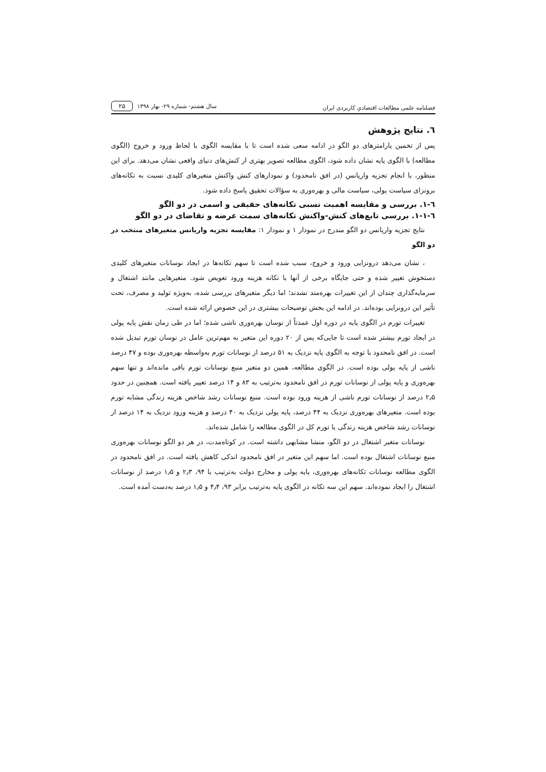فصلنامه علمی مطالعات اقتصادیِ کاربردی ایران سال هشتم- شماره ۲۹- بهار ۱۳۹۸ ۲۵
٦. نتایج پژوهش
پس از تخمین پارامترهای دو الگو در ادامه سعی شده است تا با مقایسه الگوی با لحاظ ورود و خروج (الگوی مطالعه) با الگوی پایه نشان داده شود، الگوی مطالعه تصویر بهتری از کنش‌های دنیای واقعی نشان می‌دهد. برای این منظور، با انجام تجزیه واریانس (در افق نامحدود) و نمودارهای کنش واکنش متغیرهای کلیدی نسبت به تکانه‌های برونزای سیاست پولی، سیاست مالی و بهره‌وری به سؤالات تحقیق پاسخ داده شود.
٦-١. بررسی و مقایسه اهمیت نسبی تکانه‌های حقیقی و اسمی در دو الگو
٦-١-١. بررسی تابع‌های کنش-واکنش تکانه‌های سمت عرضه و تقاضای در دو الگو
نتایج تجزیه واریانس دو الگو مندرج در نمودار ۱ و نمودار ۱: مقایسه تجزیه واریانس متغیرهای منتخب در دو الگو
، نشان می‌دهد درونزایی ورود و خروج، سبب شده است تا سهم تکانه‌ها در ایجاد نوسانات متغیرهای کلیدی دستخوش تغییر شده و حتی جایگاه برخی از آنها با تکانه هزینه ورود تعویض شود. متغیرهایی مانند اشتغال و سرمایه‌گذاری چندان از این تغییرات بهره‌مند نشدند؛ اما دیگر متغیرهای بررسی شده، به‌ویژه تولید و مصرف، تحت تأثیر این درونزایی بوده‌اند. در ادامه این بخش توضیحات بیشتری در این خصوص ارائه شده است.
تغییرات تورم در الگوی پایه در دوره اول عمدتاً از نوسان بهره‌وری ناشی شده؛ اما در طی زمان نقش پایه پولی در ایجاد تورم بیشتر شده است تا جایی‌که پس از ۲۰ دوره این متغیر به مهم‌ترین عامل در نوسان تورم تبدیل شده است. در افق نامحدود با توجه به الگوی پایه نزدیک به ۵۱ درصد از نوسانات تورم به‌واسطه بهره‌وری بوده و ۴۷ درصد ناشی از پایه پولی بوده است. در الگوی مطالعه، همین دو متغیر منبع نوسانات تورم باقی مانده‌اند و تنها سهم بهره‌وری و پایه پولی از نوسانات تورم در افق نامحدود به‌ترتیب به ۸۳ و ۱۴ درصد تغییر یافته است. همچنین در حدود ۲٫۵ درصد از نوسانات تورم ناشی از هزینه ورود بوده است. منبع نوسانات رشد شاخص هزینه زندگی مشابه تورم بوده است. متغیرهای بهره‌وری نزدیک به ۴۴ درصد، پایه پولی نزدیک به ۴۰ درصد و هزینه ورود نزدیک به ۱۴ درصد از نوسانات رشد شاخص هزینه زندگی یا تورم کل در الگوی مطالعه را شامل شده‌اند.
نوسانات متغیر اشتغال در دو الگو، منشا مشابهی داشته است. در کوتاه‌مدت، در هر دو الگو نوسانات بهره‌وری منبع نوسانات اشتغال بوده است. اما سهم این متغیر در افق نامحدود اندکی کاهش یافته است. در افق نامحدود در الگوی مطالعه نوسانات تکانه‌های بهره‌وری، پایه پولی و مخارج دولت به‌ترتیب با ۹۴، ۲٫۳ و ۱٫۵ درصد از نوسانات اشتغال را ایجاد نموده‌اند. سهم این سه تکانه در الگوی پایه به‌ترتیب برابر ۹۳، ۴٫۴ و ۱٫۵ درصد به‌دست آمده است.